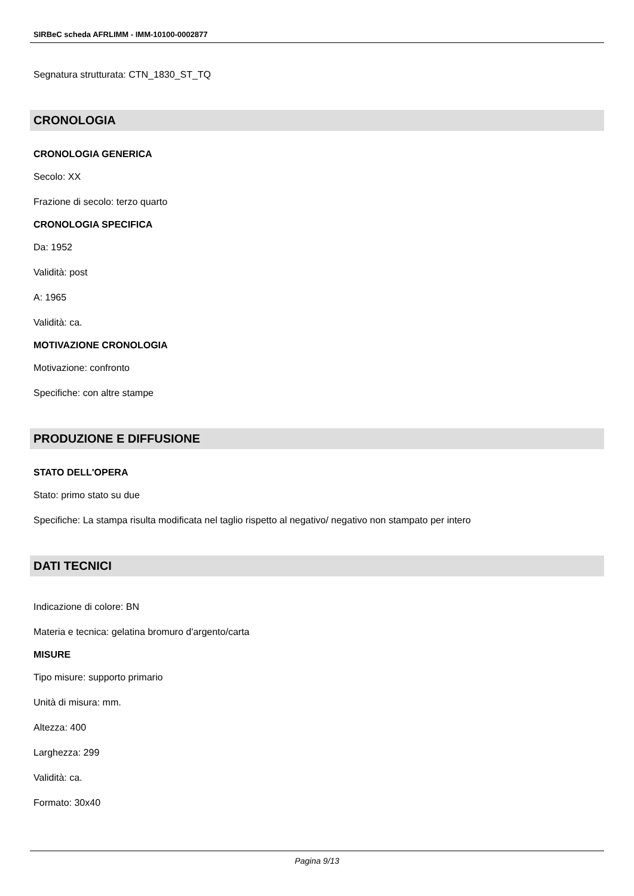SIRBeC scheda AFRLIMM - IMM-10100-0002877
Segnatura strutturata: CTN_1830_ST_TQ
CRONOLOGIA
CRONOLOGIA GENERICA
Secolo: XX
Frazione di secolo: terzo quarto
CRONOLOGIA SPECIFICA
Da: 1952
Validità: post
A: 1965
Validità: ca.
MOTIVAZIONE CRONOLOGIA
Motivazione: confronto
Specifiche: con altre stampe
PRODUZIONE E DIFFUSIONE
STATO DELL'OPERA
Stato: primo stato su due
Specifiche: La stampa risulta modificata nel taglio rispetto al negativo/ negativo non stampato per intero
DATI TECNICI
Indicazione di colore: BN
Materia e tecnica: gelatina bromuro d'argento/carta
MISURE
Tipo misure: supporto primario
Unità di misura: mm.
Altezza: 400
Larghezza: 299
Validità: ca.
Formato: 30x40
Pagina 9/13